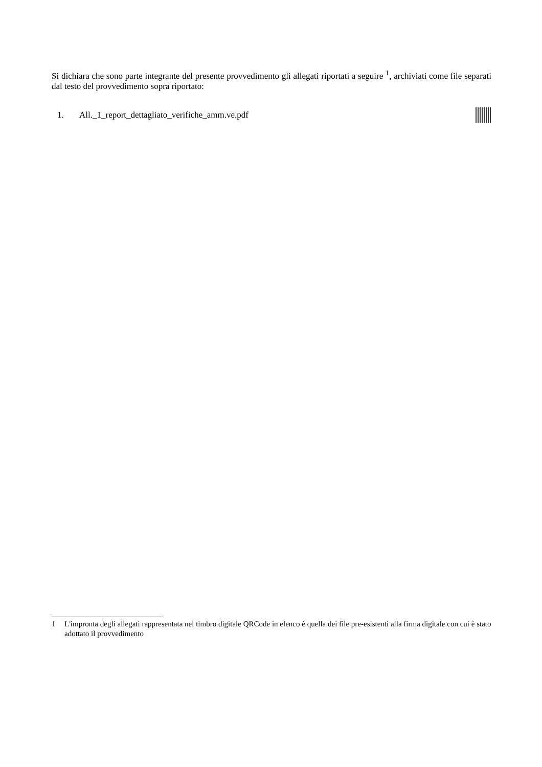Si dichiara che sono parte integrante del presente provvedimento gli allegati riportati a seguire <sup>1</sup>, archiviati come file separati dal testo del provvedimento sopra riportato:
1. All._1_report_dettagliato_verifiche_amm.ve.pdf
1 L'impronta degli allegati rappresentata nel timbro digitale QRCode in elenco è quella dei file pre-esistenti alla firma digitale con cui è stato adottato il provvedimento